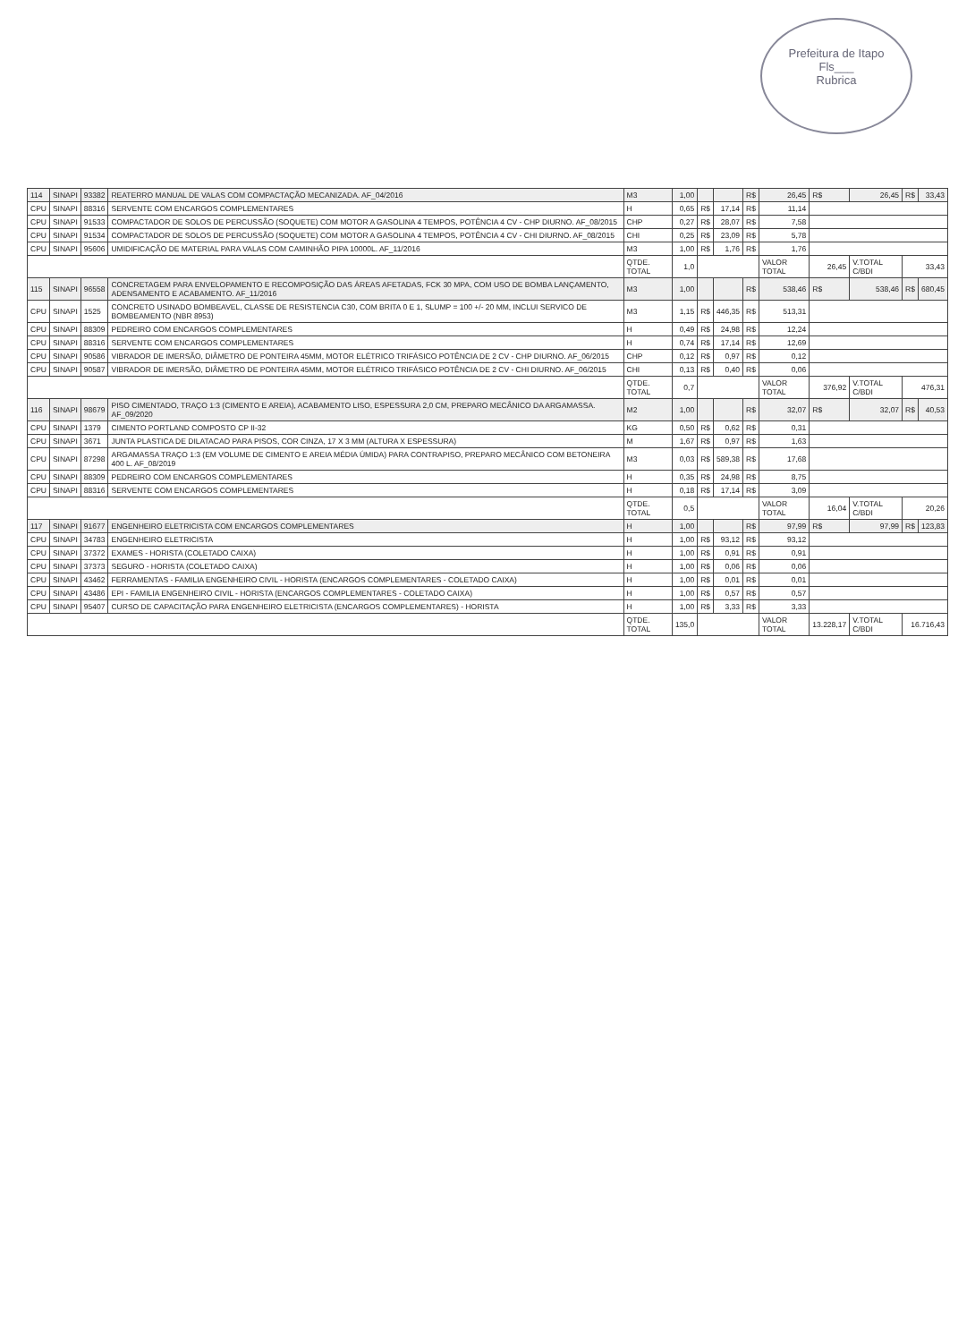Prefeitura de Itapo
Fls___
Rubrica
| 114 | SINAPI | 93382 | REATERRO MANUAL DE VALAS COM COMPACTAÇÃO MECANIZADA. AF_04/2016 | M3 | 1,00 | | | R$ | 26,45 | R$ | 26,45 | R$ | 33,43 |
| CPU | SINAPI | 88316 | SERVENTE COM ENCARGOS COMPLEMENTARES | H | 0,65 | R$ | 17,14 | R$ | 11,14 | | | | |
| CPU | SINAPI | 91533 | COMPACTADOR DE SOLOS DE PERCUSSÃO (SOQUETE) COM MOTOR A GASOLINA 4 TEMPOS, POTÊNCIA 4 CV - CHP DIURNO. AF_08/2015 | CHP | 0,27 | R$ | 28,07 | R$ | 7,58 | | | | |
| CPU | SINAPI | 91534 | COMPACTADOR DE SOLOS DE PERCUSSÃO (SOQUETE) COM MOTOR A GASOLINA 4 TEMPOS, POTÊNCIA 4 CV - CHI DIURNO. AF_08/2015 | CHI | 0,25 | R$ | 23,09 | R$ | 5,78 | | | | |
| CPU | SINAPI | 95606 | UMIDIFICAÇÃO DE MATERIAL PARA VALAS COM CAMINHÃO PIPA 10000L. AF_11/2016 | M3 | 1,00 | R$ | 1,76 | R$ | 1,76 | | | | |
| | | | | QTDE. TOTAL | 1,0 | | | | VALOR TOTAL | 26,45 | V.TOTAL C/BDI | 33,43 | |
| 115 | SINAPI | 96558 | CONCRETAGEM PARA ENVELOPAMENTO E RECOMPOSIÇÃO DAS ÁREAS AFETADAS, FCK 30 MPA, COM USO DE BOMBA LANÇAMENTO, ADENSAMENTO E ACABAMENTO. AF_11/2016 | M3 | 1,00 | | | R$ | 538,46 | R$ | 538,46 | R$ | 680,45 |
| CPU | SINAPI | 1525 | CONCRETO USINADO BOMBEAVEL, CLASSE DE RESISTENCIA C30, COM BRITA 0 E 1, SLUMP = 100 +/- 20 MM, INCLUI SERVICO DE BOMBEAMENTO (NBR 8953) | M3 | 1,15 | R$ | 446,35 | R$ | 513,31 | | | | |
| CPU | SINAPI | 88309 | PEDREIRO COM ENCARGOS COMPLEMENTARES | H | 0,49 | R$ | 24,98 | R$ | 12,24 | | | | |
| CPU | SINAPI | 88316 | SERVENTE COM ENCARGOS COMPLEMENTARES | H | 0,74 | R$ | 17,14 | R$ | 12,69 | | | | |
| CPU | SINAPI | 90586 | VIBRADOR DE IMERSÃO, DIÂMETRO DE PONTEIRA 45MM, MOTOR ELÉTRICO TRIFÁSICO POTÊNCIA DE 2 CV - CHP DIURNO. AF_06/2015 | CHP | 0,12 | R$ | 0,97 | R$ | 0,12 | | | | |
| CPU | SINAPI | 90587 | VIBRADOR DE IMERSÃO, DIÂMETRO DE PONTEIRA 45MM, MOTOR ELÉTRICO TRIFÁSICO POTÊNCIA DE 2 CV - CHI DIURNO. AF_06/2015 | CHI | 0,13 | R$ | 0,40 | R$ | 0,06 | | | | |
| | | | | QTDE. TOTAL | 0,7 | | | | VALOR TOTAL | 376,92 | V.TOTAL C/BDI | 476,31 | |
| 116 | SINAPI | 98679 | PISO CIMENTADO, TRAÇO 1:3 (CIMENTO E AREIA), ACABAMENTO LISO, ESPESSURA 2,0 CM, PREPARO MECÂNICO DA ARGAMASSA. AF_09/2020 | M2 | 1,00 | | | R$ | 32,07 | R$ | 32,07 | R$ | 40,53 |
| CPU | SINAPI | 1379 | CIMENTO PORTLAND COMPOSTO CP II-32 | KG | 0,50 | R$ | 0,62 | R$ | 0,31 | | | | |
| CPU | SINAPI | 3671 | JUNTA PLASTICA DE DILATACAO PARA PISOS, COR CINZA, 17 X 3 MM (ALTURA X ESPESSURA) | M | 1,67 | R$ | 0,97 | R$ | 1,63 | | | | |
| CPU | SINAPI | 87298 | ARGAMASSA TRAÇO 1:3 (EM VOLUME DE CIMENTO E AREIA MÉDIA ÚMIDA) PARA CONTRAPISO, PREPARO MECÂNICO COM BETONEIRA 400 L. AF_08/2019 | M3 | 0,03 | R$ | 589,38 | R$ | 17,68 | | | | |
| CPU | SINAPI | 88309 | PEDREIRO COM ENCARGOS COMPLEMENTARES | H | 0,35 | R$ | 24,98 | R$ | 8,75 | | | | |
| CPU | SINAPI | 88316 | SERVENTE COM ENCARGOS COMPLEMENTARES | H | 0,18 | R$ | 17,14 | R$ | 3,09 | | | | |
| | | | | QTDE. TOTAL | 0,5 | | | | VALOR TOTAL | 16,04 | V.TOTAL C/BDI | 20,26 | |
| 117 | SINAPI | 91677 | ENGENHEIRO ELETRICISTA COM ENCARGOS COMPLEMENTARES | H | 1,00 | | | R$ | 97,99 | R$ | 97,99 | R$ | 123,83 |
| CPU | SINAPI | 34783 | ENGENHEIRO ELETRICISTA | H | 1,00 | R$ | 93,12 | R$ | 93,12 | | | | |
| CPU | SINAPI | 37372 | EXAMES - HORISTA (COLETADO CAIXA) | H | 1,00 | R$ | 0,91 | R$ | 0,91 | | | | |
| CPU | SINAPI | 37373 | SEGURO - HORISTA (COLETADO CAIXA) | H | 1,00 | R$ | 0,06 | R$ | 0,06 | | | | |
| CPU | SINAPI | 43462 | FERRAMENTAS - FAMILIA ENGENHEIRO CIVIL - HORISTA (ENCARGOS COMPLEMENTARES - COLETADO CAIXA) | H | 1,00 | R$ | 0,01 | R$ | 0,01 | | | | |
| CPU | SINAPI | 43486 | EPI - FAMILIA ENGENHEIRO CIVIL - HORISTA (ENCARGOS COMPLEMENTARES - COLETADO CAIXA) | H | 1,00 | R$ | 0,57 | R$ | 0,57 | | | | |
| CPU | SINAPI | 95407 | CURSO DE CAPACITAÇÃO PARA ENGENHEIRO ELETRICISTA (ENCARGOS COMPLEMENTARES) - HORISTA | H | 1,00 | R$ | 3,33 | R$ | 3,33 | | | | |
| | | | | QTDE. TOTAL | 135,0 | | | | VALOR TOTAL | 13.228,17 | V.TOTAL C/BDI | 16.716,43 | |